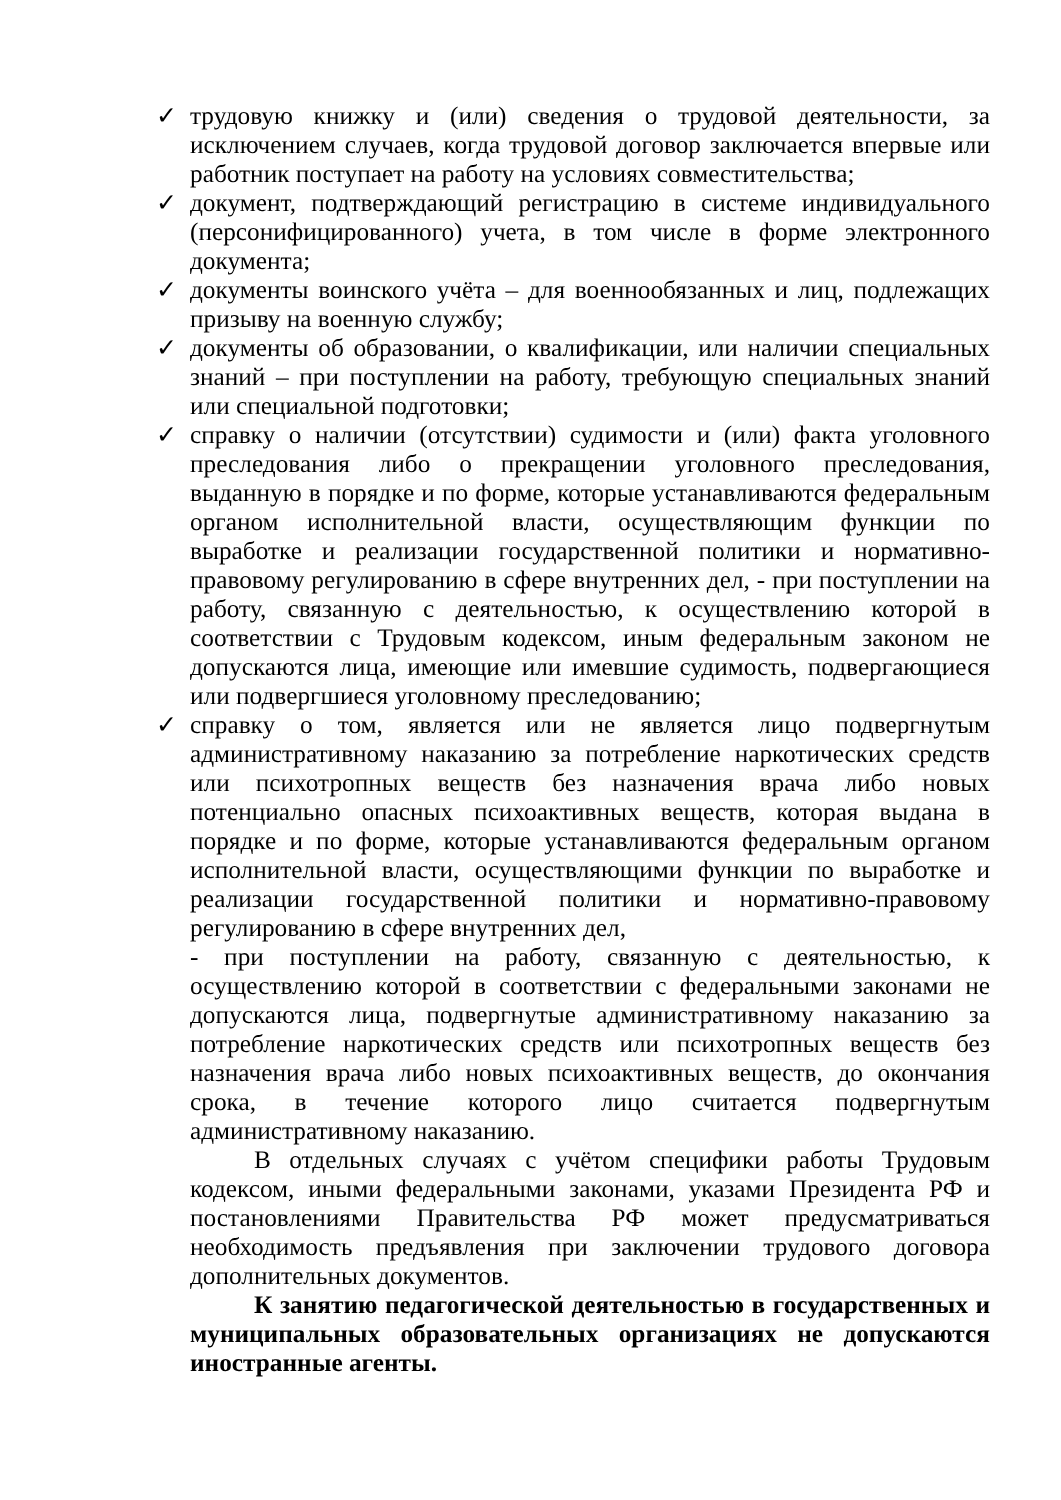✓ трудовую книжку и (или) сведения о трудовой деятельности, за исключением случаев, когда трудовой договор заключается впервые или работник поступает на работу на условиях совместительства;
✓ документ, подтверждающий регистрацию в системе индивидуального (персонифицированного) учета, в том числе в форме электронного документа;
✓ документы воинского учёта – для военнообязанных и лиц, подлежащих призыву на военную службу;
✓ документы об образовании, о квалификации, или наличии специальных знаний – при поступлении на работу, требующую специальных знаний или специальной подготовки;
✓ справку о наличии (отсутствии) судимости и (или) факта уголовного преследования либо о прекращении уголовного преследования, выданную в порядке и по форме, которые устанавливаются федеральным органом исполнительной власти, осуществляющим функции по выработке и реализации государственной политики и нормативно-правовому регулированию в сфере внутренних дел, - при поступлении на работу, связанную с деятельностью, к осуществлению которой в соответствии с Трудовым кодексом, иным федеральным законом не допускаются лица, имеющие или имевшие судимость, подвергающиеся или подвергшиеся уголовному преследованию;
✓ справку о том, является или не является лицо подвергнутым административному наказанию за потребление наркотических средств или психотропных веществ без назначения врача либо новых потенциально опасных психоактивных веществ, которая выдана в порядке и по форме, которые устанавливаются федеральным органом исполнительной власти, осуществляющими функции по выработке и реализации государственной политики и нормативно-правовому регулированию в сфере внутренних дел,
- при поступлении на работу, связанную с деятельностью, к осуществлению которой в соответствии с федеральными законами не допускаются лица, подвергнутые административному наказанию за потребление наркотических средств или психотропных веществ без назначения врача либо новых психоактивных веществ, до окончания срока, в течение которого лицо считается подвергнутым административному наказанию.
В отдельных случаях с учётом специфики работы Трудовым кодексом, иными федеральными законами, указами Президента РФ и постановлениями Правительства РФ может предусматриваться необходимость предъявления при заключении трудового договора дополнительных документов.
К занятию педагогической деятельностью в государственных и муниципальных образовательных организациях не допускаются иностранные агенты.